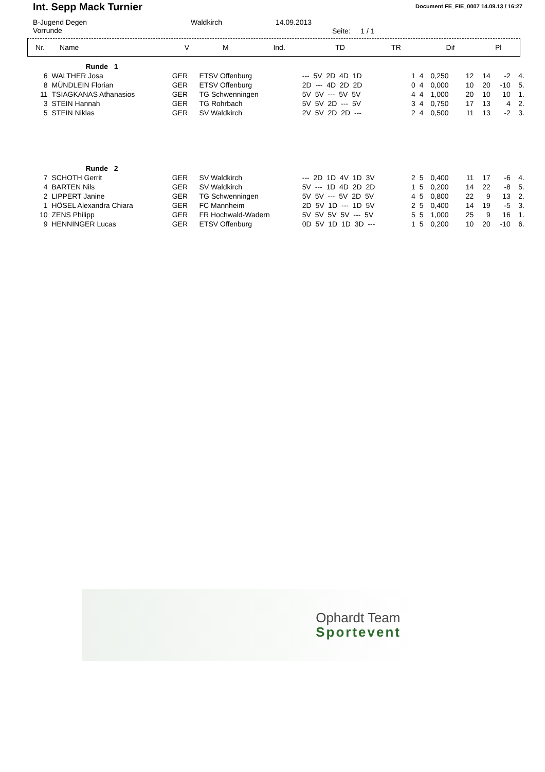Int. Sepp Mack Turnier Document FE_FIE_0007 14.09.13 / 16:27
B-Jugend Degen
Vorrunde
Waldkirch 14.09.2013
Seite: 1 / 1
| Nr. | Name | V | M | Ind. | TD | TR | Dif | Pl |
| --- | --- | --- | --- | --- | --- | --- | --- | --- |
| | Runde 1 | | | | | | | | | | |
| 6 | WALTHER Josa | GER | ETSV Offenburg | --- 5V 2D 4D 1D | 1 | 4 | 0,250 | 12 | 14 | -2 | 4. |
| 8 | MÜNDLEIN Florian | GER | ETSV Offenburg | 2D --- 4D 2D 2D | 0 | 4 | 0,000 | 10 | 20 | -10 | 5. |
| 11 | TSIAGKANAS Athanasios | GER | TG Schwenningen | 5V 5V --- 5V 5V | 4 | 4 | 1,000 | 20 | 10 | 10 | 1. |
| 3 | STEIN Hannah | GER | TG Rohrbach | 5V 5V 2D --- 5V | 3 | 4 | 0,750 | 17 | 13 | 4 | 2. |
| 5 | STEIN Niklas | GER | SV Waldkirch | 2V 5V 2D 2D --- | 2 | 4 | 0,500 | 11 | 13 | -2 | 3. |
| | Runde 2 | | | | | | | | | | |
| 7 | SCHOTH Gerrit | GER | SV Waldkirch | --- 2D 1D 4V 1D 3V | 2 | 5 | 0,400 | 11 | 17 | -6 | 4. |
| 4 | BARTEN Nils | GER | SV Waldkirch | 5V --- 1D 4D 2D 2D | 1 | 5 | 0,200 | 14 | 22 | -8 | 5. |
| 2 | LIPPERT Janine | GER | TG Schwenningen | 5V 5V --- 5V 2D 5V | 4 | 5 | 0,800 | 22 | 9 | 13 | 2. |
| 1 | HÖSEL Alexandra Chiara | GER | FC Mannheim | 2D 5V 1D --- 1D 5V | 2 | 5 | 0,400 | 14 | 19 | -5 | 3. |
| 10 | ZENS Philipp | GER | FR Hochwald-Wadern | 5V 5V 5V 5V --- 5V | 5 | 5 | 1,000 | 25 | 9 | 16 | 1. |
| 9 | HENNINGER Lucas | GER | ETSV Offenburg | 0D 5V 1D 1D 3D --- | 1 | 5 | 0,200 | 10 | 20 | -10 | 6. |
Ophardt Team
Sportevent